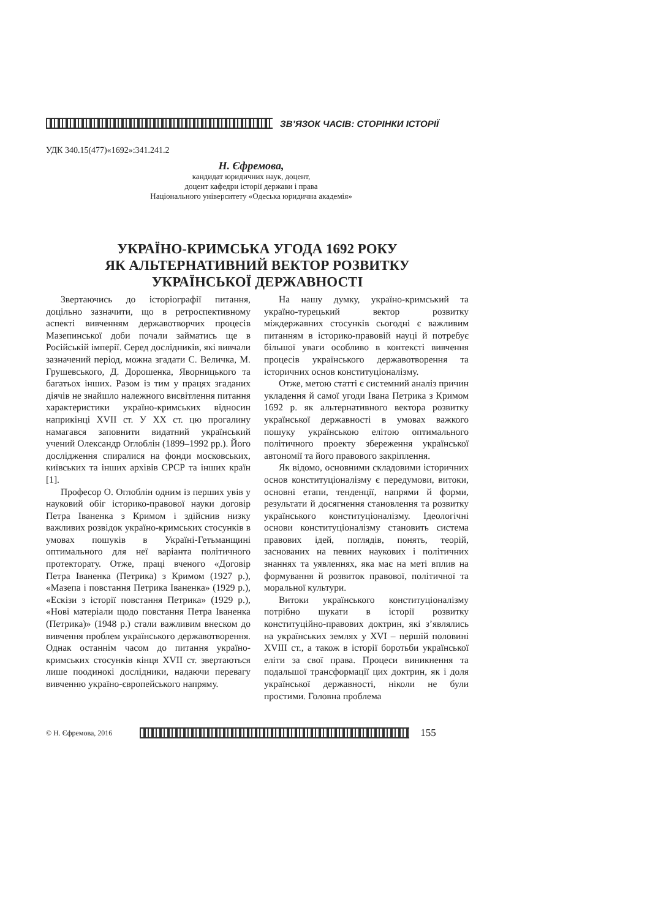ЗВ’ЯЗОК ЧАСІВ: СТОРІНКИ ІСТОРІЇ
УДК 340.15(477)«1692»:341.241.2
Н. Єфремова,
кандидат юридичних наук, доцент,
доцент кафедри історії держави і права
Національного університету «Одеська юридична академія»
УКРАЇНО-КРИМСЬКА УГОДА 1692 РОКУ
ЯК АЛЬТЕРНАТИВНИЙ ВЕКТОР РОЗВИТКУ
УКРАЇНСЬКОЇ ДЕРЖАВНОСТІ
Звертаючись до історіографії питання, доцільно зазначити, що в ретроспективному аспекті вивченням державотворчих процесів Мазепинської доби почали займатись ще в Російській імперії. Серед дослідників, які вивчали зазначений період, можна згадати С. Величка, М. Грушевського, Д. Дорошенка, Яворницького та багатьох інших. Разом із тим у працях згаданих діячів не знайшло належного висвітлення питання характеристики україно-кримських відносин наприкінці XVII ст. У XX ст. цю прогалину намагався заповнити видатний український учений Олександр Оглоблін (1899–1992 рр.). Його дослідження спиралися на фонди московських, київських та інших архівів СРСР та інших країн [1].
Професор О. Оглоблін одним із перших увів у науковий обіг історико-правової науки договір Петра Іваненка з Кримом і здійснив низку важливих розвідок україно-кримських стосунків в умовах пошуків в Україні-Гетьманщині оптимального для неї варіанта політичного протекторату. Отже, праці вченого «Договір Петра Іваненка (Петрика) з Кримом (1927 р.), «Мазепа і повстання Петрика Іваненка» (1929 р.), «Ескізи з історії повстання Петрика» (1929 р.), «Нові матеріали щодо повстання Петра Іваненка (Петрика)» (1948 р.) стали важливим внеском до вивчення проблем українського державотворення. Однак останнім часом до питання україно-кримських стосунків кінця XVII ст. звертаються лише поодинокі дослідники, надаючи перевагу вивченню україно-європейського напряму.
На нашу думку, україно-кримський та україно-турецький вектор розвитку міждержавних стосунків сьогодні є важливим питанням в історико-правовій науці й потребує більшої уваги особливо в контексті вивчення процесів українського державотворення та історичних основ конституціоналізму.
Отже, метою статті є системний аналіз причин укладення й самої угоди Івана Петрика з Кримом 1692 р. як альтернативного вектора розвитку української державності в умовах важкого пошуку українською елітою оптимального політичного проекту збереження української автономії та його правового закріплення.
Як відомо, основними складовими історичних основ конституціоналізму є передумови, витоки, основні етапи, тенденції, напрями й форми, результати й досягнення становлення та розвитку українського конституціоналізму. Ідеологічні основи конституціоналізму становить система правових ідей, поглядів, понять, теорій, заснованих на певних наукових і політичних знаннях та уявленнях, яка має на меті вплив на формування й розвиток правової, політичної та моральної культури.
Витоки українського конституціоналізму потрібно шукати в історії розвитку конституційно-правових доктрин, які з’являлись на українських землях у XVI – першій половині XVIII ст., а також в історії боротьби української еліти за свої права. Процеси виникнення та подальшої трансформації цих доктрин, як і доля української державності, ніколи не були простими. Головна проблема
© Н. Єфремова, 2016
155